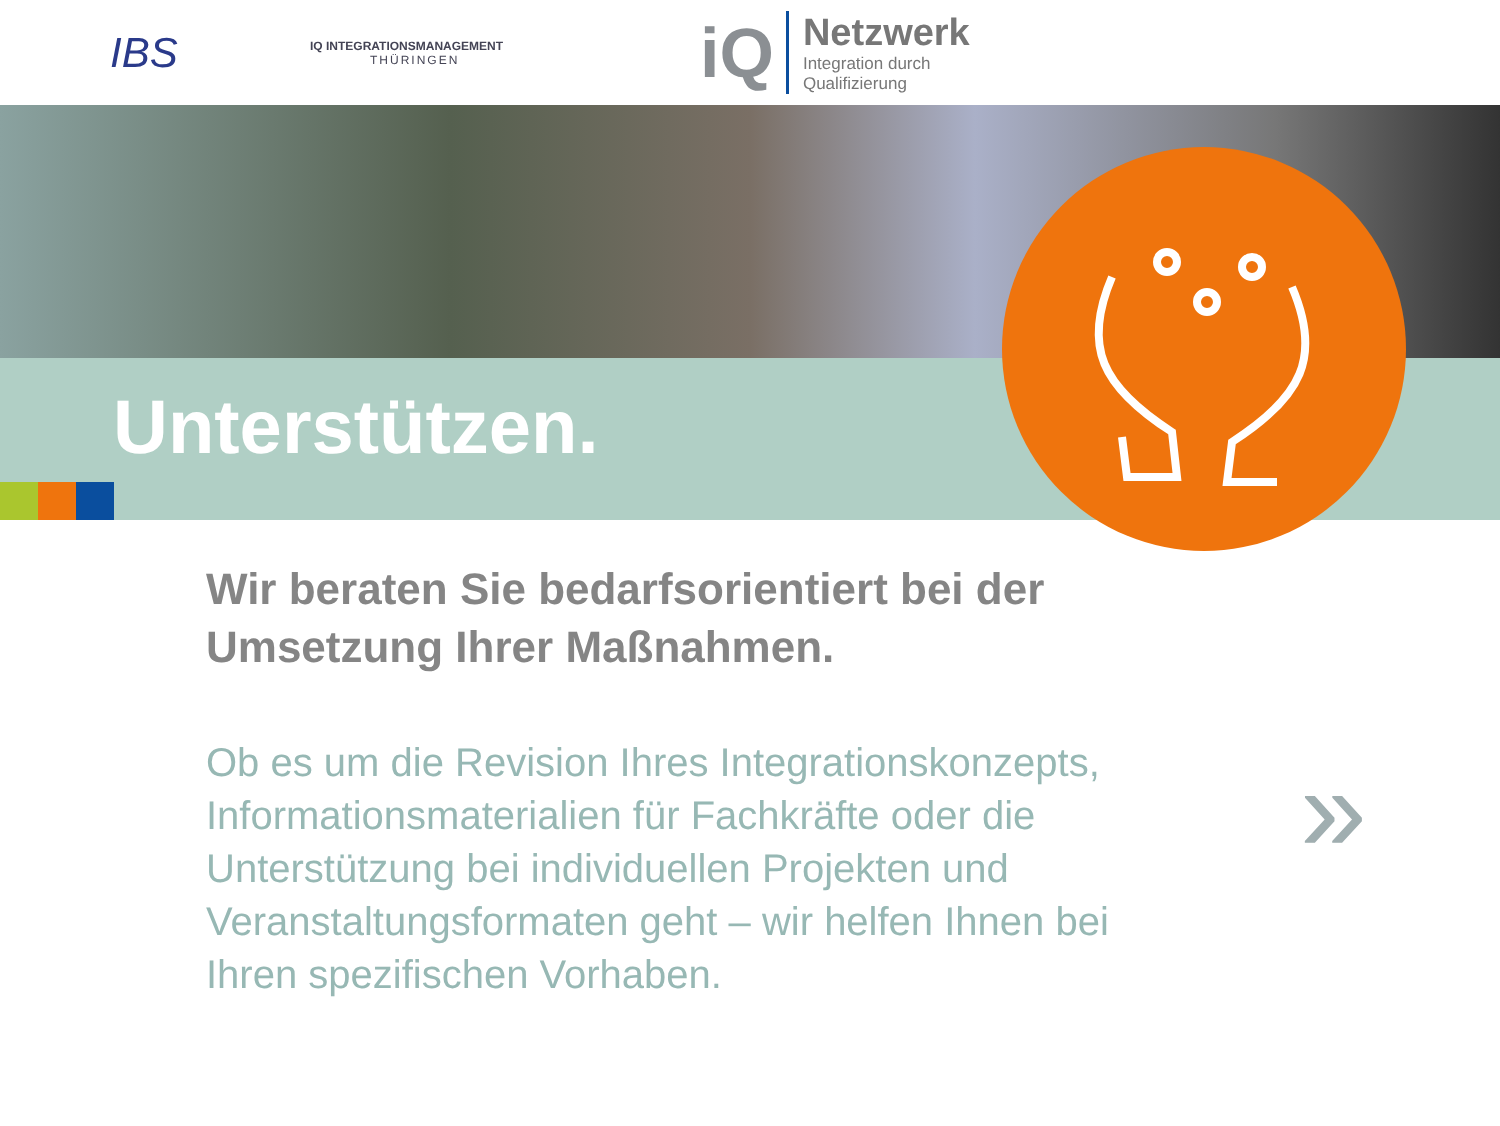IBS
IQ INTEGRATIONSMANAGEMENT
THÜRINGEN
iQ
Netzwerk
Integration durch
Qualifizierung
Unterstützen.
Wir beraten Sie bedarfsorientiert bei der Umsetzung Ihrer Maßnahmen.
Ob es um die Revision Ihres Integrationskonzepts, Informationsmaterialien für Fachkräfte oder die Unterstützung bei individuellen Projekten und Veranstaltungsformaten geht – wir helfen Ihnen bei Ihren spezifischen Vorhaben.
»